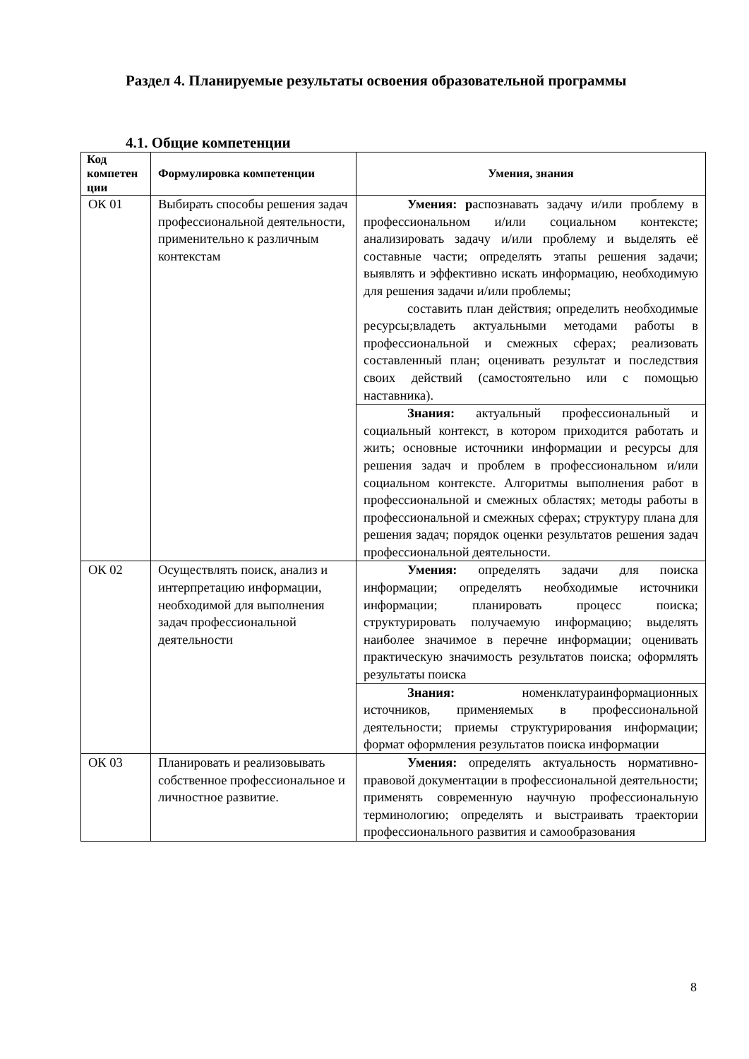Раздел 4. Планируемые результаты освоения образовательной программы
4.1. Общие компетенции
| Код компетен ции | Формулировка компетенции | Умения, знания |
| --- | --- | --- |
| ОК 01 | Выбирать способы решения задач профессиональной деятельности, применительно к различным контекстам | Умения: р аспознавать задачу и/или проблему в профессиональном и/или социальном контексте; анализировать задачу и/или проблему и выделять её составные части; определять этапы решения задачи; выявлять и эффективно искать информацию, необходимую для решения задачи и/или проблемы; составить план действия; определить необходимые ресурсы;владеть актуальными методами работы в профессиональной и смежных сферах; реализовать составленный план; оценивать результат и последствия своих действий (самостоятельно или с помощью наставника). |
| | | Знания: актуальный профессиональный и социальный контекст, в котором приходится работать и жить; основные источники информации и ресурсы для решения задач и проблем в профессиональном и/или социальном контексте. Алгоритмы выполнения работ в профессиональной и смежных областях; методы работы в профессиональной и смежных сферах; структуру плана для решения задач; порядок оценки результатов решения задач профессиональной деятельности. |
| ОК 02 | Осуществлять поиск, анализ и интерпретацию информации, необходимой для выполнения задач профессиональной деятельности | Умения: определять задачи для поиска информации; определять необходимые источники информации; планировать процесс поиска; структурировать получаемую информацию; выделять наиболее значимое в перечне информации; оценивать практическую значимость результатов поиска; оформлять результаты поиска |
| | | Знания: номенклатураинформационных источников, применяемых в профессиональной деятельности; приемы структурирования информации; формат оформления результатов поиска информации |
| ОК 03 | Планировать и реализовывать собственное профессиональное и личностное развитие. | Умения: определять актуальность нормативно-правовой документации в профессиональной деятельности; применять современную научную профессиональную терминологию; определять и выстраивать траектории профессионального развития и самообразования |
8